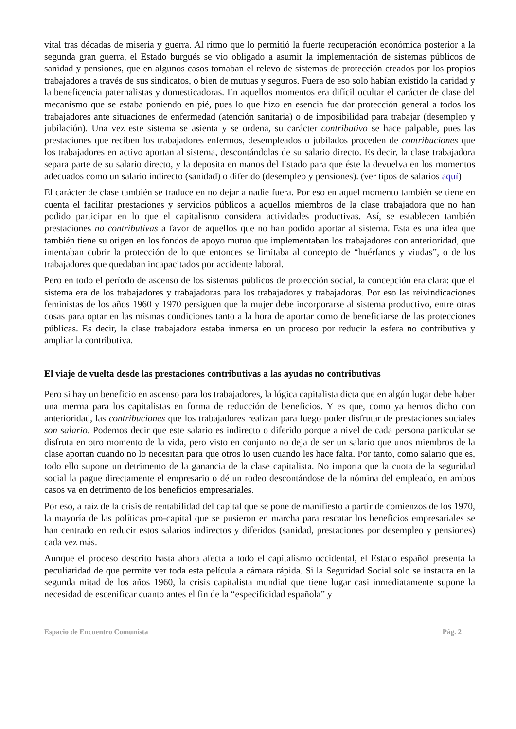vital tras décadas de miseria y guerra. Al ritmo que lo permitió la fuerte recuperación económica posterior a la segunda gran guerra, el Estado burgués se vio obligado a asumir la implementación de sistemas públicos de sanidad y pensiones, que en algunos casos tomaban el relevo de sistemas de protección creados por los propios trabajadores a través de sus sindicatos, o bien de mutuas y seguros. Fuera de eso solo habían existido la caridad y la beneficencia paternalistas y domesticadoras. En aquellos momentos era difícil ocultar el carácter de clase del mecanismo que se estaba poniendo en pié, pues lo que hizo en esencia fue dar protección general a todos los trabajadores ante situaciones de enfermedad (atención sanitaria) o de imposibilidad para trabajar (desempleo y jubilación). Una vez este sistema se asienta y se ordena, su carácter contributivo se hace palpable, pues las prestaciones que reciben los trabajadores enfermos, desempleados o jubilados proceden de contribuciones que los trabajadores en activo aportan al sistema, descontándolas de su salario directo. Es decir, la clase trabajadora separa parte de su salario directo, y la deposita en manos del Estado para que éste la devuelva en los momentos adecuados como un salario indirecto (sanidad) o diferido (desempleo y pensiones). (ver tipos de salarios aquí)
El carácter de clase también se traduce en no dejar a nadie fuera. Por eso en aquel momento también se tiene en cuenta el facilitar prestaciones y servicios públicos a aquellos miembros de la clase trabajadora que no han podido participar en lo que el capitalismo considera actividades productivas. Así, se establecen también prestaciones no contributivas a favor de aquellos que no han podido aportar al sistema. Esta es una idea que también tiene su origen en los fondos de apoyo mutuo que implementaban los trabajadores con anterioridad, que intentaban cubrir la protección de lo que entonces se limitaba al concepto de “huérfanos y viudas”, o de los trabajadores que quedaban incapacitados por accidente laboral.
Pero en todo el período de ascenso de los sistemas públicos de protección social, la concepción era clara: que el sistema era de los trabajadores y trabajadoras para los trabajadores y trabajadoras. Por eso las reivindicaciones feministas de los años 1960 y 1970 persiguen que la mujer debe incorporarse al sistema productivo, entre otras cosas para optar en las mismas condiciones tanto a la hora de aportar como de beneficiarse de las protecciones públicas. Es decir, la clase trabajadora estaba inmersa en un proceso por reducir la esfera no contributiva y ampliar la contributiva.
El viaje de vuelta desde las prestaciones contributivas a las ayudas no contributivas
Pero si hay un beneficio en ascenso para los trabajadores, la lógica capitalista dicta que en algún lugar debe haber una merma para los capitalistas en forma de reducción de beneficios. Y es que, como ya hemos dicho con anterioridad, las contribuciones que los trabajadores realizan para luego poder disfrutar de prestaciones sociales son salario. Podemos decir que este salario es indirecto o diferido porque a nivel de cada persona particular se disfruta en otro momento de la vida, pero visto en conjunto no deja de ser un salario que unos miembros de la clase aportan cuando no lo necesitan para que otros lo usen cuando les hace falta. Por tanto, como salario que es, todo ello supone un detrimento de la ganancia de la clase capitalista. No importa que la cuota de la seguridad social la pague directamente el empresario o dé un rodeo descontándose de la nómina del empleado, en ambos casos va en detrimento de los beneficios empresariales.
Por eso, a raíz de la crisis de rentabilidad del capital que se pone de manifiesto a partir de comienzos de los 1970, la mayoría de las políticas pro-capital que se pusieron en marcha para rescatar los beneficios empresariales se han centrado en reducir estos salarios indirectos y diferidos (sanidad, prestaciones por desempleo y pensiones) cada vez más.
Aunque el proceso descrito hasta ahora afecta a todo el capitalismo occidental, el Estado español presenta la peculiaridad de que permite ver toda esta película a cámara rápida. Si la Seguridad Social solo se instaura en la segunda mitad de los años 1960, la crisis capitalista mundial que tiene lugar casi inmediatamente supone la necesidad de escenificar cuanto antes el fin de la “especificidad española” y
Espacio de Encuentro Comunista Pág. 2